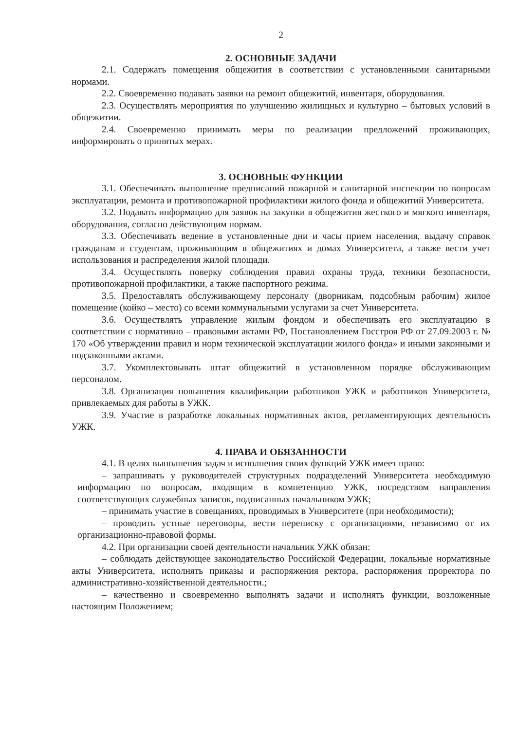2
2. ОСНОВНЫЕ ЗАДАЧИ
2.1. Содержать помещения общежития в соответствии с установленными санитарными нормами.
2.2. Своевременно подавать заявки на ремонт общежитий, инвентаря, оборудования.
2.3. Осуществлять мероприятия по улучшению жилищных и культурно – бытовых условий в общежитии.
2.4. Своевременно принимать меры по реализации предложений проживающих, информировать о принятых мерах.
3. ОСНОВНЫЕ ФУНКЦИИ
3.1. Обеспечивать выполнение предписаний пожарной и санитарной инспекции по вопросам эксплуатации, ремонта и противопожарной профилактики жилого фонда и общежитий Университета.
3.2. Подавать информацию для заявок на закупки в общежития жесткого и мягкого инвентаря, оборудования, согласно действующим нормам.
3.3. Обеспечивать ведение в установленные дни и часы прием населения, выдачу справок гражданам и студентам, проживающим в общежитиях и домах Университета, а также вести учет использования и распределения жилой площади.
3.4. Осуществлять поверку соблюдения правил охраны труда, техники безопасности, противопожарной профилактики, а также паспортного режима.
3.5. Предоставлять обслуживающему персоналу (дворникам, подсобным рабочим) жилое помещение (койко – место) со всеми коммунальными услугами за счет Университета.
3.6. Осуществлять управление жилым фондом и обеспечивать его эксплуатацию в соответствии с нормативно – правовыми актами РФ, Постановлением Госстроя РФ от 27.09.2003 г. № 170 «Об утверждении правил и норм технической эксплуатации жилого фонда» и иными законными и подзаконными актами.
3.7. Укомплектовывать штат общежитий в установленном порядке обслуживающим персоналом.
3.8. Организация повышения квалификации работников УЖК и работников Университета, привлекаемых для работы в УЖК.
3.9. Участие в разработке локальных нормативных актов, регламентирующих деятельность УЖК.
4. ПРАВА И ОБЯЗАННОСТИ
4.1. В целях выполнения задач и исполнения своих функций УЖК имеет право:
– запрашивать у руководителей структурных подразделений Университета необходимую информацию по вопросам, входящим в компетенцию УЖК, посредством направления соответствующих служебных записок, подписанных начальником УЖК;
– принимать участие в совещаниях, проводимых в Университете (при необходимости);
– проводить устные переговоры, вести переписку с организациями, независимо от их организационно-правовой формы.
4.2. При организации своей деятельности начальник УЖК обязан:
– соблюдать действующее законодательство Российской Федерации, локальные нормативные акты Университета, исполнять приказы и распоряжения ректора, распоряжения проректора по административно-хозяйственной деятельности.;
– качественно и своевременно выполнять задачи и исполнять функции, возложенные настоящим Положением;